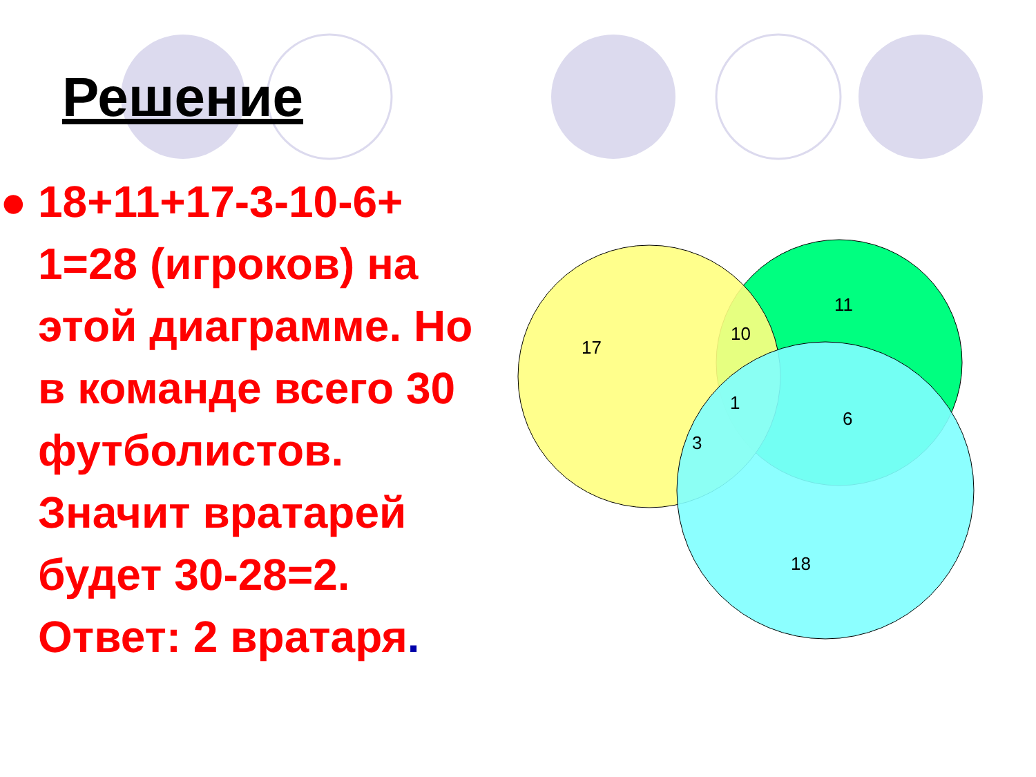Решение
● 18+11+17-3-10-6+ 1=28 (игроков) на этой диаграмме. Но в команде всего 30 футболистов. Значит вратарей будет 30-28=2. Ответ: 2 вратаря.
17
11
10
1
3
6
18